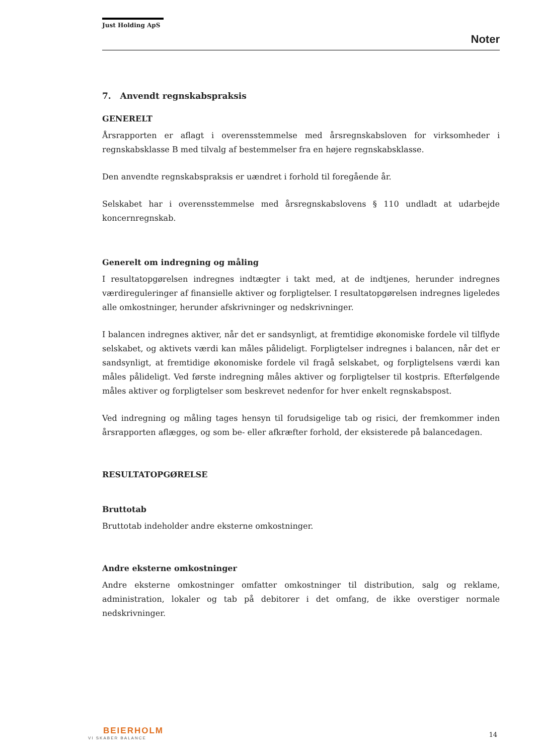Just Holding ApS
Noter
7. Anvendt regnskabspraksis
GENERELT
Årsrapporten er aflagt i overensstemmelse med årsregnskabsloven for virksomheder i regnskabsklasse B med tilvalg af bestemmelser fra en højere regnskabsklasse.
Den anvendte regnskabspraksis er uændret i forhold til foregående år.
Selskabet har i overensstemmelse med årsregnskabslovens § 110 undladt at udarbejde koncernregnskab.
Generelt om indregning og måling
I resultatopgørelsen indregnes indtægter i takt med, at de indtjenes, herunder indregnes værdireguleringer af finansielle aktiver og forpligtelser. I resultatopgørelsen indregnes ligeledes alle omkostninger, herunder afskrivninger og nedskrivninger.
I balancen indregnes aktiver, når det er sandsynligt, at fremtidige økonomiske fordele vil tilflyde selskabet, og aktivets værdi kan måles pålideligt. Forpligtelser indregnes i balancen, når det er sandsynligt, at fremtidige økonomiske fordele vil fragå selskabet, og forpligtelsens værdi kan måles pålideligt. Ved første indregning måles aktiver og forpligtelser til kostpris. Efterfølgende måles aktiver og forpligtelser som beskrevet nedenfor for hver enkelt regnskabspost.
Ved indregning og måling tages hensyn til forudsigelige tab og risici, der fremkommer inden årsrapporten aflægges, og som be- eller afkræfter forhold, der eksisterede på balancedagen.
RESULTATOPGØRELSE
Bruttotab
Bruttotab indeholder andre eksterne omkostninger.
Andre eksterne omkostninger
Andre eksterne omkostninger omfatter omkostninger til distribution, salg og reklame, administration, lokaler og tab på debitorer i det omfang, de ikke overstiger normale nedskrivninger.
BEIERHOLM
VI SKABER BALANCE
14